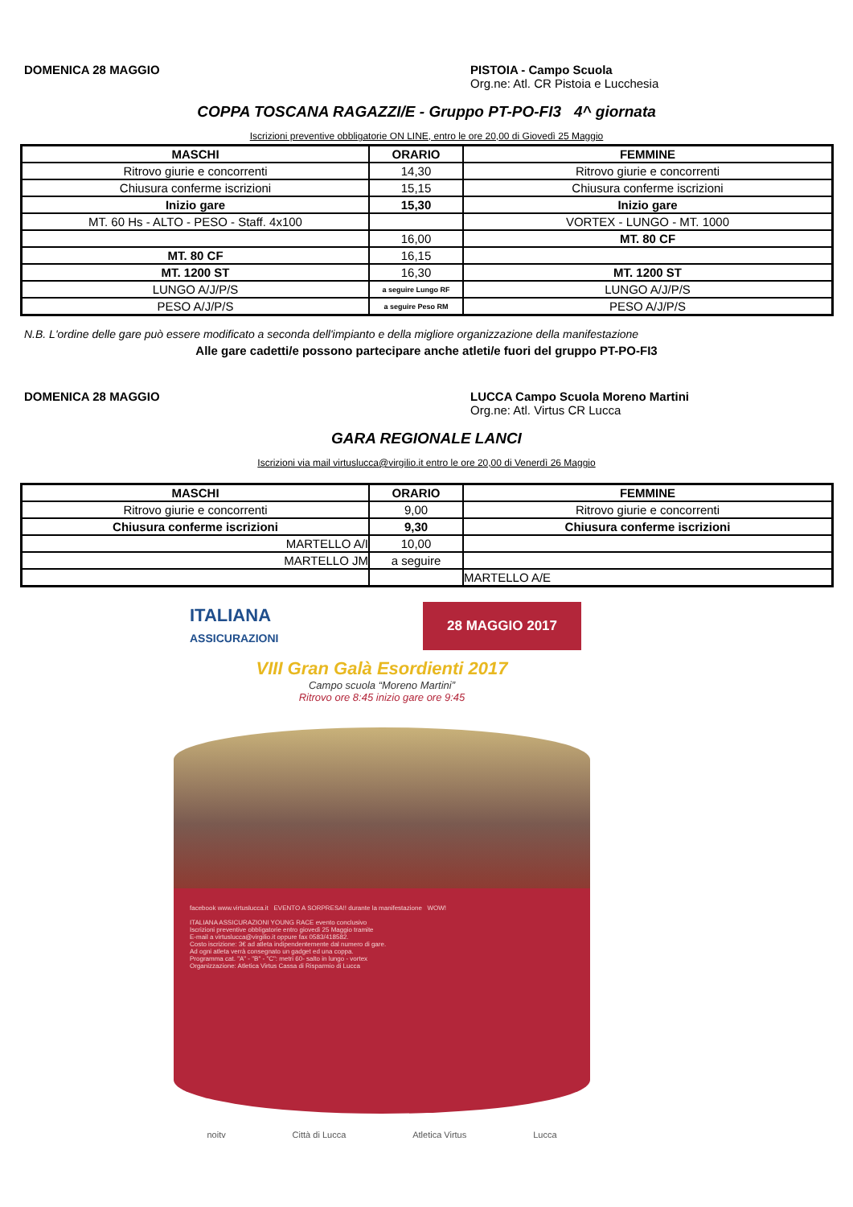DOMENICA 28 MAGGIO PISTOIA - Campo Scuola
Org.ne: Atl. CR Pistoia e Lucchesia
COPPA TOSCANA RAGAZZI/E - Gruppo PT-PO-FI3 4^ giornata
Iscrizioni preventive obbligatorie ON LINE, entro le ore 20,00 di Giovedì 25 Maggio
| MASCHI | ORARIO | FEMMINE |
| --- | --- | --- |
| Ritrovo giurie e concorrenti | 14,30 | Ritrovo giurie e concorrenti |
| Chiusura conferme iscrizioni | 15,15 | Chiusura conferme iscrizioni |
| Inizio gare | 15,30 | Inizio gare |
| MT. 60 Hs - ALTO - PESO - Staff. 4x100 | | VORTEX - LUNGO - MT. 1000 |
| | 16,00 | MT. 80 CF |
| MT. 80 CF | 16,15 | |
| MT. 1200 ST | 16,30 | MT. 1200 ST |
| LUNGO A/J/P/S | a seguire Lungo RF | LUNGO A/J/P/S |
| PESO A/J/P/S | a seguire Peso RM | PESO A/J/P/S |
N.B. L'ordine delle gare può essere modificato a seconda dell'impianto e della migliore organizzazione della manifestazione
Alle gare cadetti/e possono partecipare anche atleti/e fuori del gruppo PT-PO-FI3
DOMENICA 28 MAGGIO LUCCA Campo Scuola Moreno Martini
Org.ne: Atl. Virtus CR Lucca
GARA REGIONALE LANCI
Iscrizioni via mail virtuslucca@virgilio.it entro le ore 20,00 di Venerdì 26 Maggio
| MASCHI | ORARIO | FEMMINE |
| --- | --- | --- |
| Ritrovo giurie e concorrenti | 9,00 | Ritrovo giurie e concorrenti |
| Chiusura conferme iscrizioni | 9,30 | Chiusura conferme iscrizioni |
| MARTELLO A/I | 10,00 | |
| MARTELLO JM | a seguire | |
| | | MARTELLO A/E |
ITALIANA
ASSICURAZIONI
28 MAGGIO 2017
VIII Gran Galà Esordienti 2017
Campo scuola “Moreno Martini”
Ritrovo ore 8:45 inizio gare ore 9:45
facebook www.virtuslucca.it EVENTO A SORPRESA!! durante la manifestazione WOW!
ITALIANA ASSICURAZIONI YOUNG RACE evento conclusivo
Iscrizioni preventive obbligatorie entro giovedì 25 Maggio tramite
E-mail a virtuslucca@virgilio.it oppure fax 0583/418582.
Costo iscrizione: 3€ ad atleta indipendentemente dal numero di gare.
Ad ogni atleta verrà consegnato un gadget ed una coppa.
Programma cat. "A" - "B" - "C": metri 60- salto in lungo - vortex
Organizzazione: Atletica Virtus Cassa di Risparmio di Lucca
noitv Città di Lucca Atletica Virtus Lucca